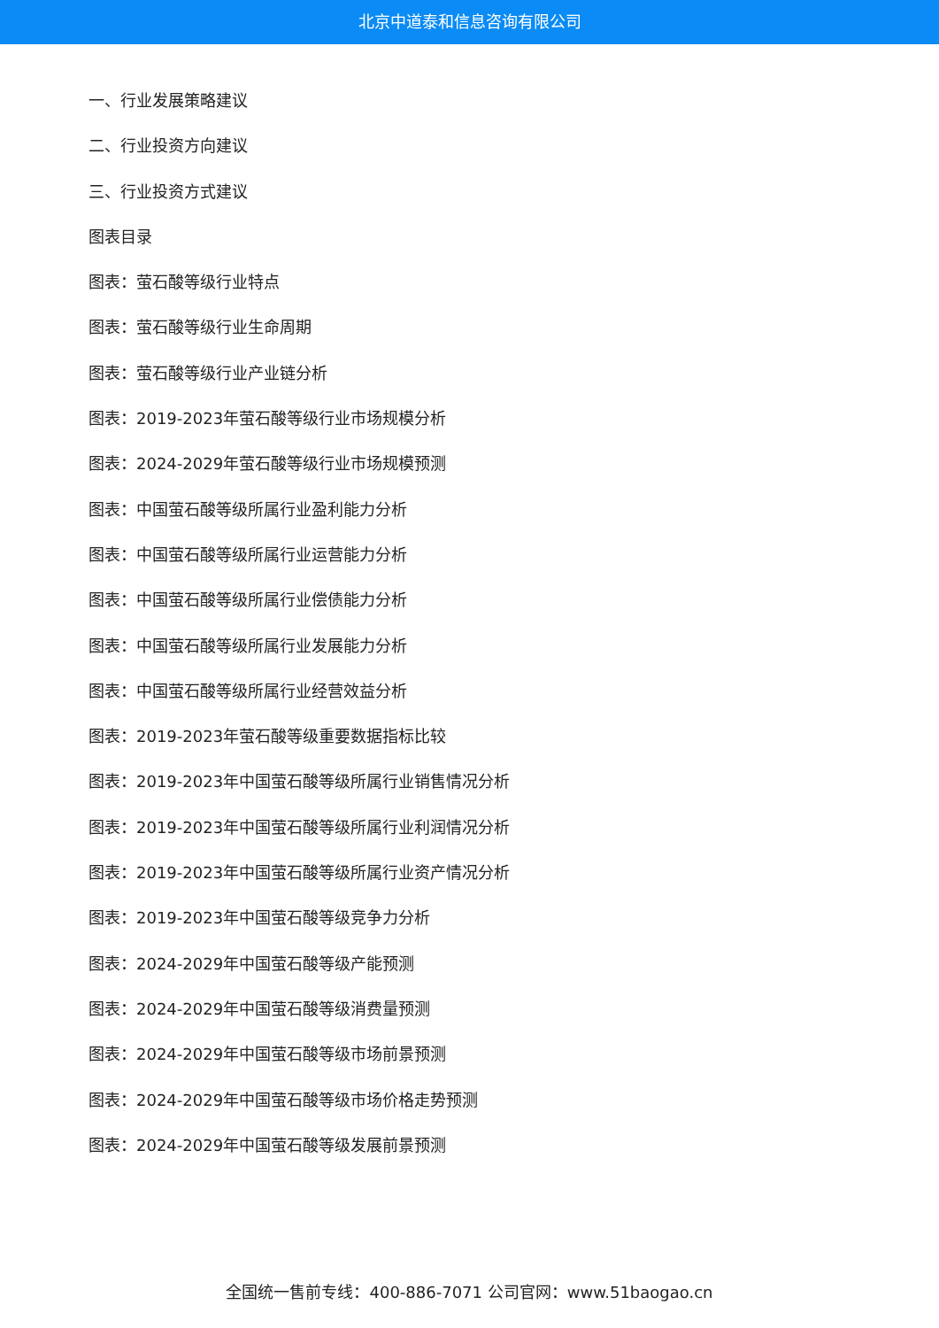北京中道泰和信息咨询有限公司
一、行业发展策略建议
二、行业投资方向建议
三、行业投资方式建议
图表目录
图表：萤石酸等级行业特点
图表：萤石酸等级行业生命周期
图表：萤石酸等级行业产业链分析
图表：2019-2023年萤石酸等级行业市场规模分析
图表：2024-2029年萤石酸等级行业市场规模预测
图表：中国萤石酸等级所属行业盈利能力分析
图表：中国萤石酸等级所属行业运营能力分析
图表：中国萤石酸等级所属行业偿债能力分析
图表：中国萤石酸等级所属行业发展能力分析
图表：中国萤石酸等级所属行业经营效益分析
图表：2019-2023年萤石酸等级重要数据指标比较
图表：2019-2023年中国萤石酸等级所属行业销售情况分析
图表：2019-2023年中国萤石酸等级所属行业利润情况分析
图表：2019-2023年中国萤石酸等级所属行业资产情况分析
图表：2019-2023年中国萤石酸等级竞争力分析
图表：2024-2029年中国萤石酸等级产能预测
图表：2024-2029年中国萤石酸等级消费量预测
图表：2024-2029年中国萤石酸等级市场前景预测
图表：2024-2029年中国萤石酸等级市场价格走势预测
图表：2024-2029年中国萤石酸等级发展前景预测
全国统一售前专线：400-886-7071 公司官网：www.51baogao.cn